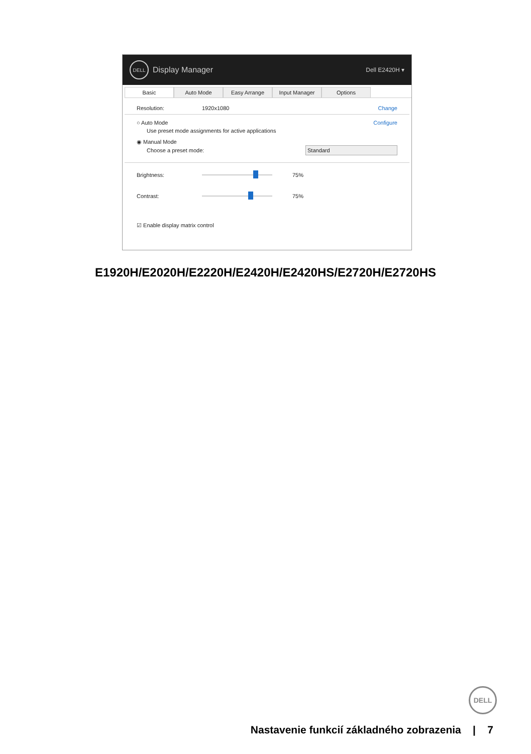DELL
Display Manager Dell E2420H ▾
Basic Auto Mode Easy Arrange Input Manager Options
Resolution: 1920x1080 Change
○ Auto Mode Configure
Use preset mode assignments for active applications
◉ Manual Mode
Choose a preset mode: Standard
Brightness:
75%
Contrast:
75%
☑ Enable display matrix control
E1920H/E2020H/E2220H/E2420H/E2420HS/E2720H/E2720HS
DELL
Nastavenie funkcií základného zobrazenia | 7